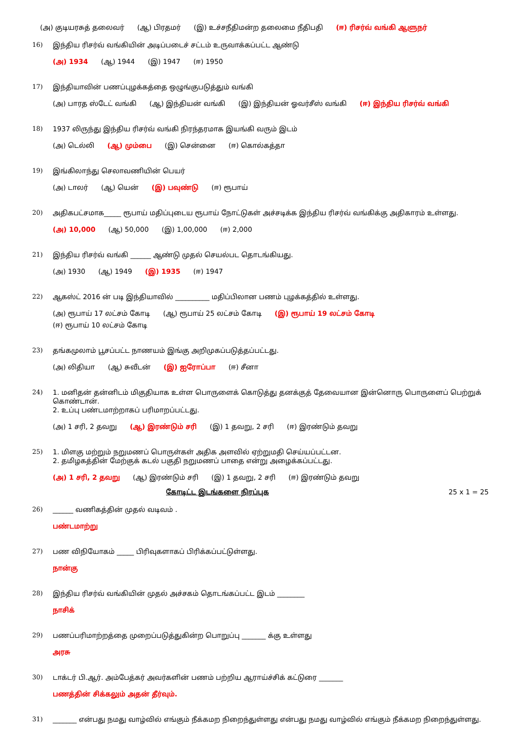(அ) குடியரசுத் தலைவர் (ஆ) பிரதமர் (இ) உச்சநீதிமன்ற தலைமை நீதிபதி (ஈ) ரிசர்வ் வங்கி ஆளுநர்
16) இந்திய ரிசர்வ் வங்கியின் அடிப்படைச் சட்டம் உருவாக்கப்பட்ட ஆண்டு
(அ) 1934 (ஆ) 1944 (இ) 1947 (ஈ) 1950
17) இந்தியாவின் பணப்புழக்கத்தை ஒழுங்குபடுத்தும் வங்கி
(அ) பாரத ஸ்டேட் வங்கி (ஆ) இந்தியன் வங்கி (இ) இந்தியன் ஓவர்சீஸ் வங்கி (ஈ) இந்திய ரிசர்வ் வங்கி
18) 1937 லிருந்து இந்திய ரிசர்வ் வங்கி நிரந்தரமாக இயங்கி வரும் இடம்
(அ) டெல்லி (ஆ) மும்பை (இ) சென்னை (ஈ) கொல்கத்தா
19) இங்கிலாந்து செலாவணியின் பெயர்
(அ) டாலர் (ஆ) யென் (இ) பவுண்டு (ஈ) ரூபாய்
20) அதிகபட்சமாக_____ ரூபாய் மதிப்புடைய ரூபாய் நோட்டுகள் அச்சடிக்க இந்திய ரிசர்வ் வங்கிக்கு அதிகாரம் உள்ளது.
(அ) 10,000 (ஆ) 50,000 (இ) 1,00,000 (ஈ) 2,000
21) இந்திய ரிசர்வ் வங்கி ______ ஆண்டு முதல் செயல்பட தொடங்கியது.
(அ) 1930 (ஆ) 1949 (இ) 1935 (ஈ) 1947
22) ஆகஸ்ட் 2016 ன் படி இந்தியாவில் __________ மதிப்பிலான பணம் புழக்கத்தில் உள்ளது.
(அ) ரூபாய் 17 லட்சம் கோடி (ஆ) ரூபாய் 25 லட்சம் கோடி (இ) ரூபாய் 19 லட்சம் கோடி
(ஈ) ரூபாய் 10 லட்சம் கோடி
23) தங்கமுலாம் பூசப்பட்ட நாணயம் இங்கு அறிமுகப்படுத்தப்பட்டது.
(அ) லிதியா (ஆ) சுவீடன் (இ) ஐரோப்பா (ஈ) சீனா
24) 1. மனிதன் தன்னிடம் மிகுதியாக உள்ள பொருளைக் கொடுத்து தனக்குத் தேவையான இன்னொரு பொருளைப் பெற்றுக் கொண்டான்.
2. உப்பு பண்டமாற்றாகப் பரிமாறப்பட்டது.
(அ) 1 சரி, 2 தவறு (ஆ) இரண்டும் சரி (இ) 1 தவறு, 2 சரி (ஈ) இரண்டும் தவறு
25) 1. மிளகு மற்றும் நறுமணப் பொருள்கள் அதிக அளவில் ஏற்றுமதி செய்யப்பட்டன.
2. தமிழகத்தின் மேற்குக் கடல் பகுதி நறுமணப் பாதை என்று அழைக்கப்பட்டது.
(அ) 1 சரி, 2 தவறு (ஆ) இரண்டும் சரி (இ) 1 தவறு, 2 சரி (ஈ) இரண்டும் தவறு
கோடிட்ட இடங்களை நிரப்புக 25 x 1 = 25
26) ______ வணிகத்தின் முதல் வடிவம் .
பண்டமாற்று
27) பண விநியோகம் _____ பிரிவுகளாகப் பிரிக்கப்பட்டுள்ளது.
நான்கு
28) இந்திய ரிசர்வ் வங்கியின் முதல் அச்சகம் தொடங்கப்பட்ட இடம் ________
நாசிக்
29) பணப்பரிமாற்றத்தை முறைப்படுத்துகின்ற பொறுப்பு _______ க்கு உள்ளது
அரசு
30) டாக்டர் பி.ஆர். அம்பேத்கர் அவர்களின் பணம் பற்றிய ஆராய்ச்சிக் கட்டுரை _______
பணத்தின் சிக்கலும் அதன் தீர்வும்.
31) _______ என்பது நமது வாழ்வில் எங்கும் நீக்கமற நிறைந்துள்ளது என்பது நமது வாழ்வில் எங்கும் நீக்கமற நிறைந்துள்ளது.